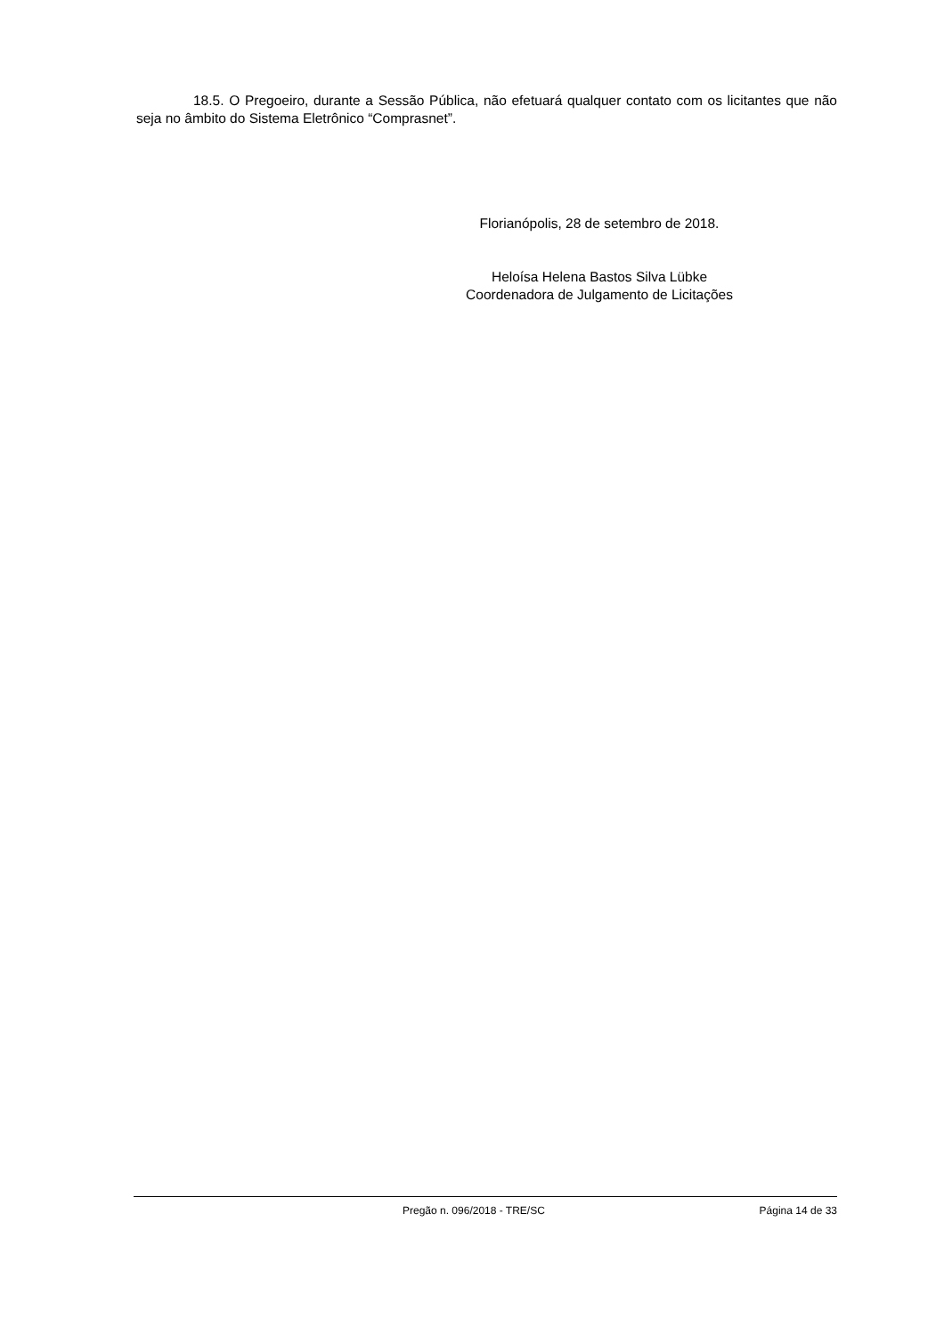18.5. O Pregoeiro, durante a Sessão Pública, não efetuará qualquer contato com os licitantes que não seja no âmbito do Sistema Eletrônico “Comprasnet”.
Florianópolis, 28 de setembro de 2018.
Heloísa Helena Bastos Silva Lübke
Coordenadora de Julgamento de Licitações
Pregão n. 096/2018 - TRE/SC Página 14 de 33